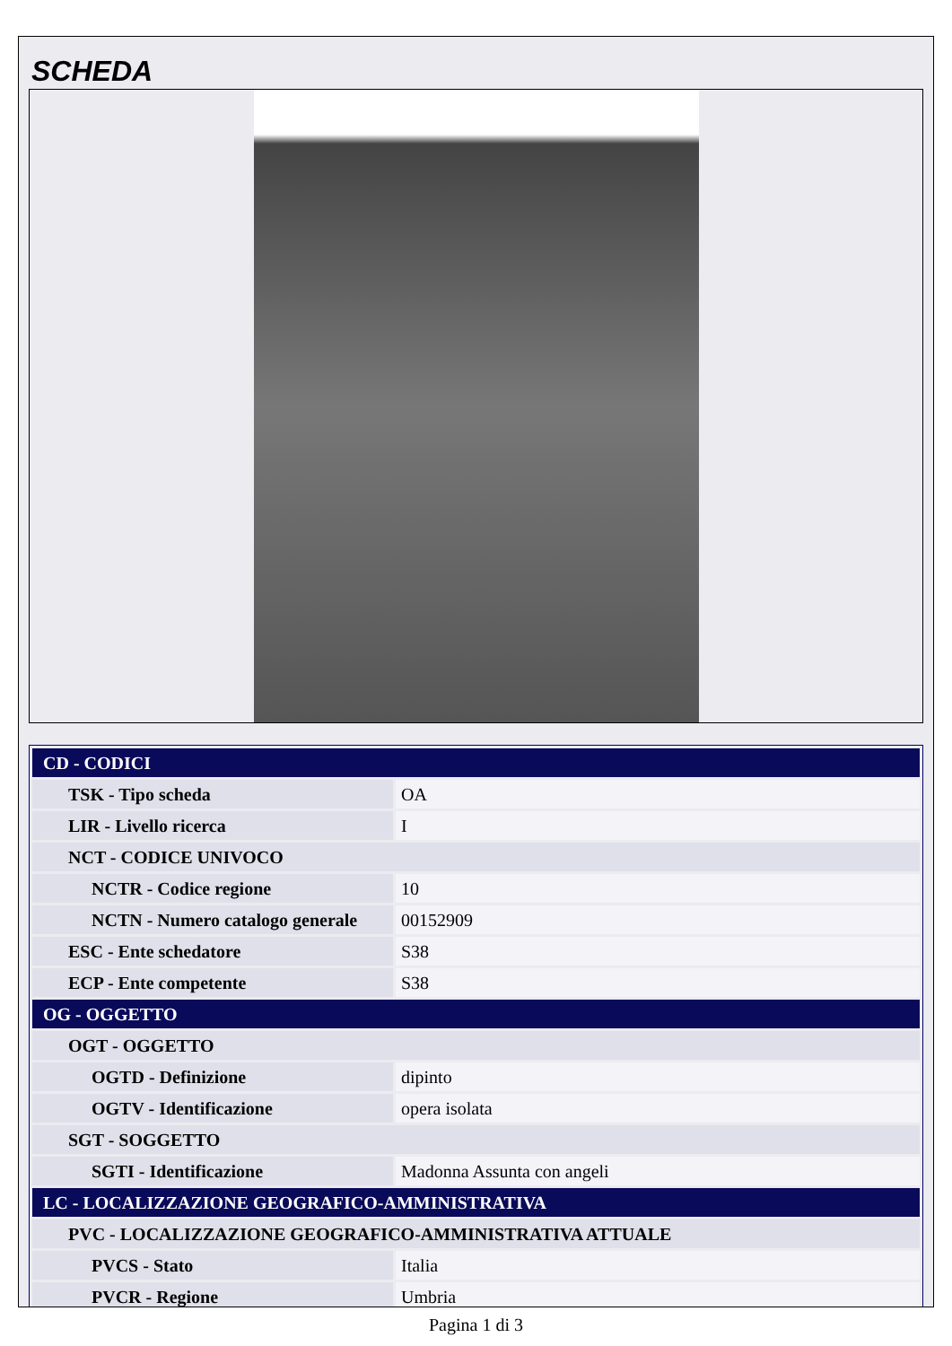SCHEDA
| CD - CODICI | |
| TSK - Tipo scheda | OA |
| LIR - Livello ricerca | I |
| NCT - CODICE UNIVOCO | |
| NCTR - Codice regione | 10 |
| NCTN - Numero catalogo generale | 00152909 |
| ESC - Ente schedatore | S38 |
| ECP - Ente competente | S38 |
| OG - OGGETTO | |
| OGT - OGGETTO | |
| OGTD - Definizione | dipinto |
| OGTV - Identificazione | opera isolata |
| SGT - SOGGETTO | |
| SGTI - Identificazione | Madonna Assunta con angeli |
| LC - LOCALIZZAZIONE GEOGRAFICO-AMMINISTRATIVA | |
| PVC - LOCALIZZAZIONE GEOGRAFICO-AMMINISTRATIVA ATTUALE | |
| PVCS - Stato | Italia |
| PVCR - Regione | Umbria |
Pagina 1 di 3